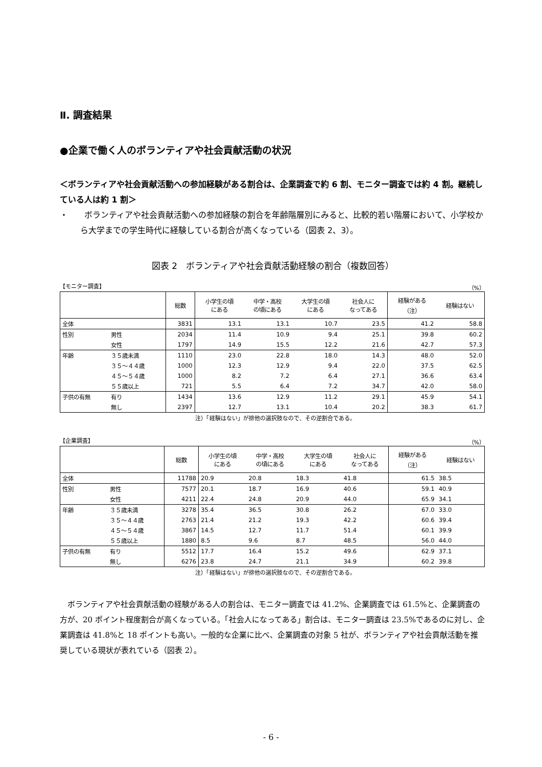Ⅱ. 調査結果
●企業で働く人のボランティアや社会貢献活動の状況
＜ボランティアや社会貢献活動への参加経験がある割合は、企業調査で約 6 割、モニター調査では約 4 割。継続している人は約 1 割＞
・　　ボランティアや社会貢献活動への参加経験の割合を年齢階層別にみると、比較的若い階層において、小学校から大学までの学生時代に経験している割合が高くなっている（図表 2、3）。
図表 2　ボランティアや社会貢献活動経験の割合（複数回答）
【モニター調査】 （%）
| | | 総数 | 小学生の頃 にある | 中学・高校 の頃にある | 大学生の頃 にある | 社会人に なってある | 経験がある （注） | 経験はない |
| --- | --- | --- | --- | --- | --- | --- | --- | --- |
| 全体 | | 3831 | 13.1 | 13.1 | 10.7 | 23.5 | 41.2 | 58.8 |
| 性別 | 男性 | 2034 | 11.4 | 10.9 | 9.4 | 25.1 | 39.8 | 60.2 |
| | 女性 | 1797 | 14.9 | 15.5 | 12.2 | 21.6 | 42.7 | 57.3 |
| 年齢 | ３５歳未満 | 1110 | 23.0 | 22.8 | 18.0 | 14.3 | 48.0 | 52.0 |
| | ３５～４４歳 | 1000 | 12.3 | 12.9 | 9.4 | 22.0 | 37.5 | 62.5 |
| | ４５～５４歳 | 1000 | 8.2 | 7.2 | 6.4 | 27.1 | 36.6 | 63.4 |
| | ５５歳以上 | 721 | 5.5 | 6.4 | 7.2 | 34.7 | 42.0 | 58.0 |
| 子供の有無 | 有り | 1434 | 13.6 | 12.9 | 11.2 | 29.1 | 45.9 | 54.1 |
| | 無し | 2397 | 12.7 | 13.1 | 10.4 | 20.2 | 38.3 | 61.7 |
注）「経験はない」が排他の選択肢なので、その逆割合である。
【企業調査】 （%）
| | | 総数 | 小学生の頃 にある | 中学・高校 の頃にある | 大学生の頃 にある | 社会人に なってある | 経験がある （注） | 経験はない |
| --- | --- | --- | --- | --- | --- | --- | --- | --- |
| 全体 | | 11788 | 20.9 | 20.8 | 18.3 | 41.8 | 61.5 | 38.5 |
| 性別 | 男性 | 7577 | 20.1 | 18.7 | 16.9 | 40.6 | 59.1 | 40.9 |
| | 女性 | 4211 | 22.4 | 24.8 | 20.9 | 44.0 | 65.9 | 34.1 |
| 年齢 | ３５歳未満 | 3278 | 35.4 | 36.5 | 30.8 | 26.2 | 67.0 | 33.0 |
| | ３５～４４歳 | 2763 | 21.4 | 21.2 | 19.3 | 42.2 | 60.6 | 39.4 |
| | ４５～５４歳 | 3867 | 14.5 | 12.7 | 11.7 | 51.4 | 60.1 | 39.9 |
| | ５５歳以上 | 1880 | 8.5 | 9.6 | 8.7 | 48.5 | 56.0 | 44.0 |
| 子供の有無 | 有り | 5512 | 17.7 | 16.4 | 15.2 | 49.6 | 62.9 | 37.1 |
| | 無し | 6276 | 23.8 | 24.7 | 21.1 | 34.9 | 60.2 | 39.8 |
注）「経験はない」が排他の選択肢なので、その逆割合である。
ボランティアや社会貢献活動の経験がある人の割合は、モニター調査では 41.2%、企業調査では 61.5%と、企業調査の方が、20 ポイント程度割合が高くなっている。「社会人になってある」割合は、モニター調査は 23.5%であるのに対し、企業調査は 41.8%と 18 ポイントも高い。一般的な企業に比べ、企業調査の対象 5 社が、ボランティアや社会貢献活動を推奨している現状が表れている（図表 2）。
- 6 -